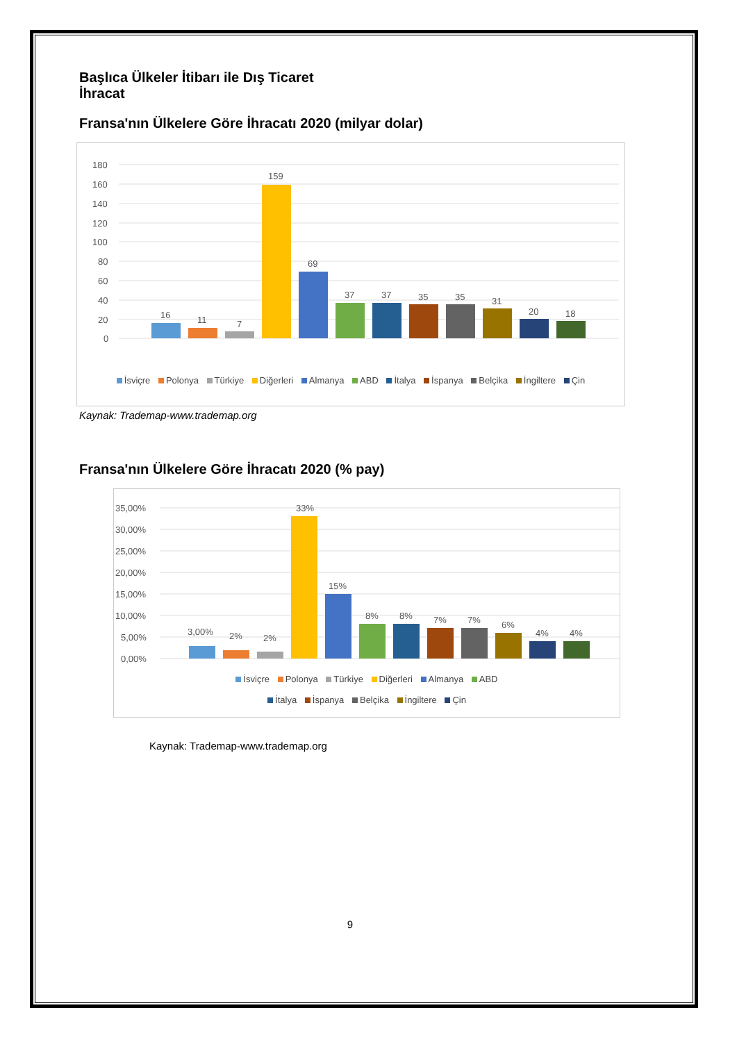Başlıca Ülkeler İtibarı ile Dış Ticaret
İhracat
Fransa'nın Ülkelere Göre İhracatı 2020 (milyar dolar)
180
160
140
120
100
80
60
40
20
0
16
11
7
159
69
37
37
35
35
31
20
18
İsviçre Polonya Türkiye Diğerleri Almanya ABD İtalya İspanya Belçika İngiltere Çin
Kaynak: Trademap-www.trademap.org
Fransa'nın Ülkelere Göre İhracatı 2020 (% pay)
35,00%
30,00%
25,00%
20,00%
15,00%
10,00%
5,00%
0,00%
3,00%
2%
2%
33%
15%
8%
8%
7%
7%
6%
4%
4%
İsviçre Polonya Türkiye Diğerleri Almanya ABD
İtalya İspanya Belçika İngiltere Çin
Kaynak: Trademap-www.trademap.org
9